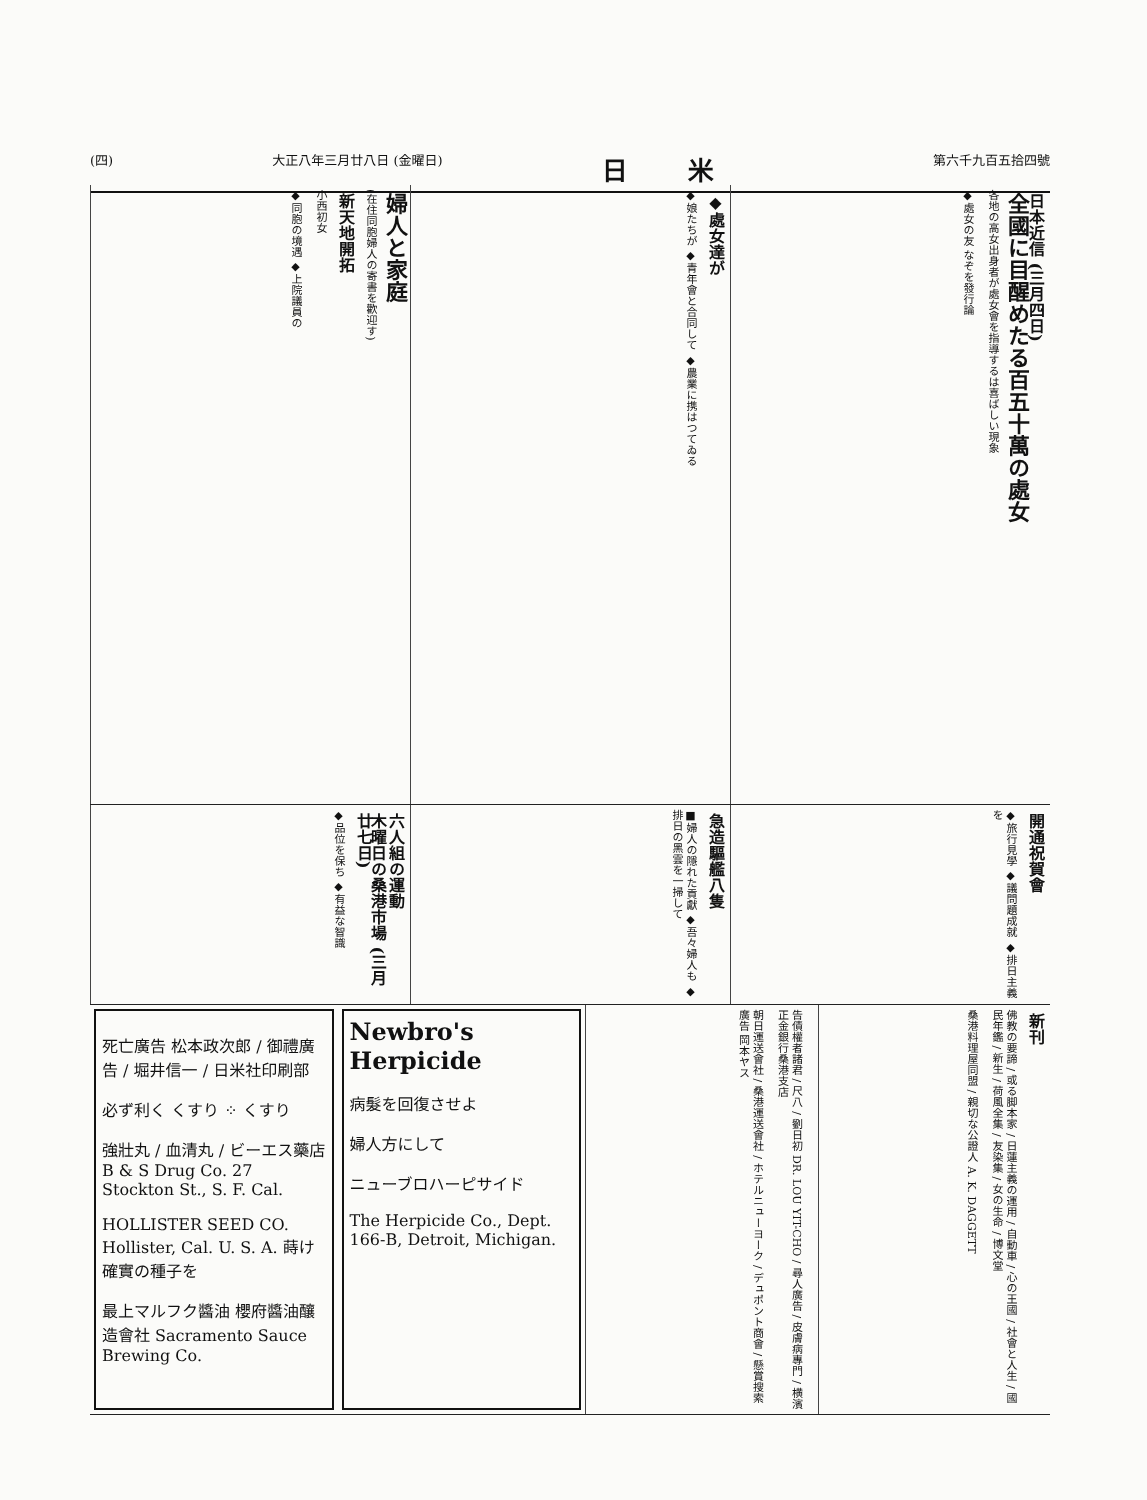(四) 大正八年三月廿八日 (金曜日) 日米 第六千九百五拾四號
日本近信 (三月四日)
全國に目醒めたる百五十萬の處女
各地の高女出身者が處女會を指導するは喜ばしい現象
◆處女の友 なぞを發行論
◆處女達が
◆娘たちが ◆青年會と合同して ◆農業に携はつてゐる
婦人と家庭
(在住同胞婦人の寄書を歡迎す)
新天地開拓
小西初女
◆同胞の境遇 ◆上院議員の
開通祝賀會
◆旅行見學 ◆議問題成就 ◆排日主義を
急造驅艦八隻
■婦人の隱れた貢獻 ◆吾々婦人も ◆排日の黑雲を一掃して
六人組の運動
木曜日の桑港市場 (三月廿七日)
◆品位を保ち ◆有益な智識
新刊
佛教の要諦 / 或る脚本家 / 日蓮主義の運用 / 自動車 / 心の王國 / 社會と人生 / 國民年鑑 / 新生 / 荷風全集 / 友染集 / 女の生命 / 博文堂
桑港料理屋同盟 / 親切な公證人 A. K. DAGGETT
告債權者諸君 / 尺八 / 劉日初 DR. LOU YIT-CHO / 尋人廣告 / 皮膚病專門 / 横濱正金銀行桑港支店
朝日運送會社 / 桑港運送會社 / ホテルニューヨーク / デュポント商會 / 懸賞搜索廣告 岡本ヤス
Newbro's Herpicide
病髮を回復させよ
婦人方にして
ニューブロハーピサイド
The Herpicide Co., Dept. 166-B, Detroit, Michigan.
死亡廣告 松本政次郎 / 御禮廣告 / 堀井信一 / 日米社印刷部
必ず利く くすり ⁘ くすり
強壯丸 / 血清丸 / ビーエス藥店 B & S Drug Co. 27 Stockton St., S. F. Cal.
HOLLISTER SEED CO. Hollister, Cal. U. S. A. 蒔け確實の種子を
最上マルフク醬油 櫻府醬油釀造會社 Sacramento Sauce Brewing Co.